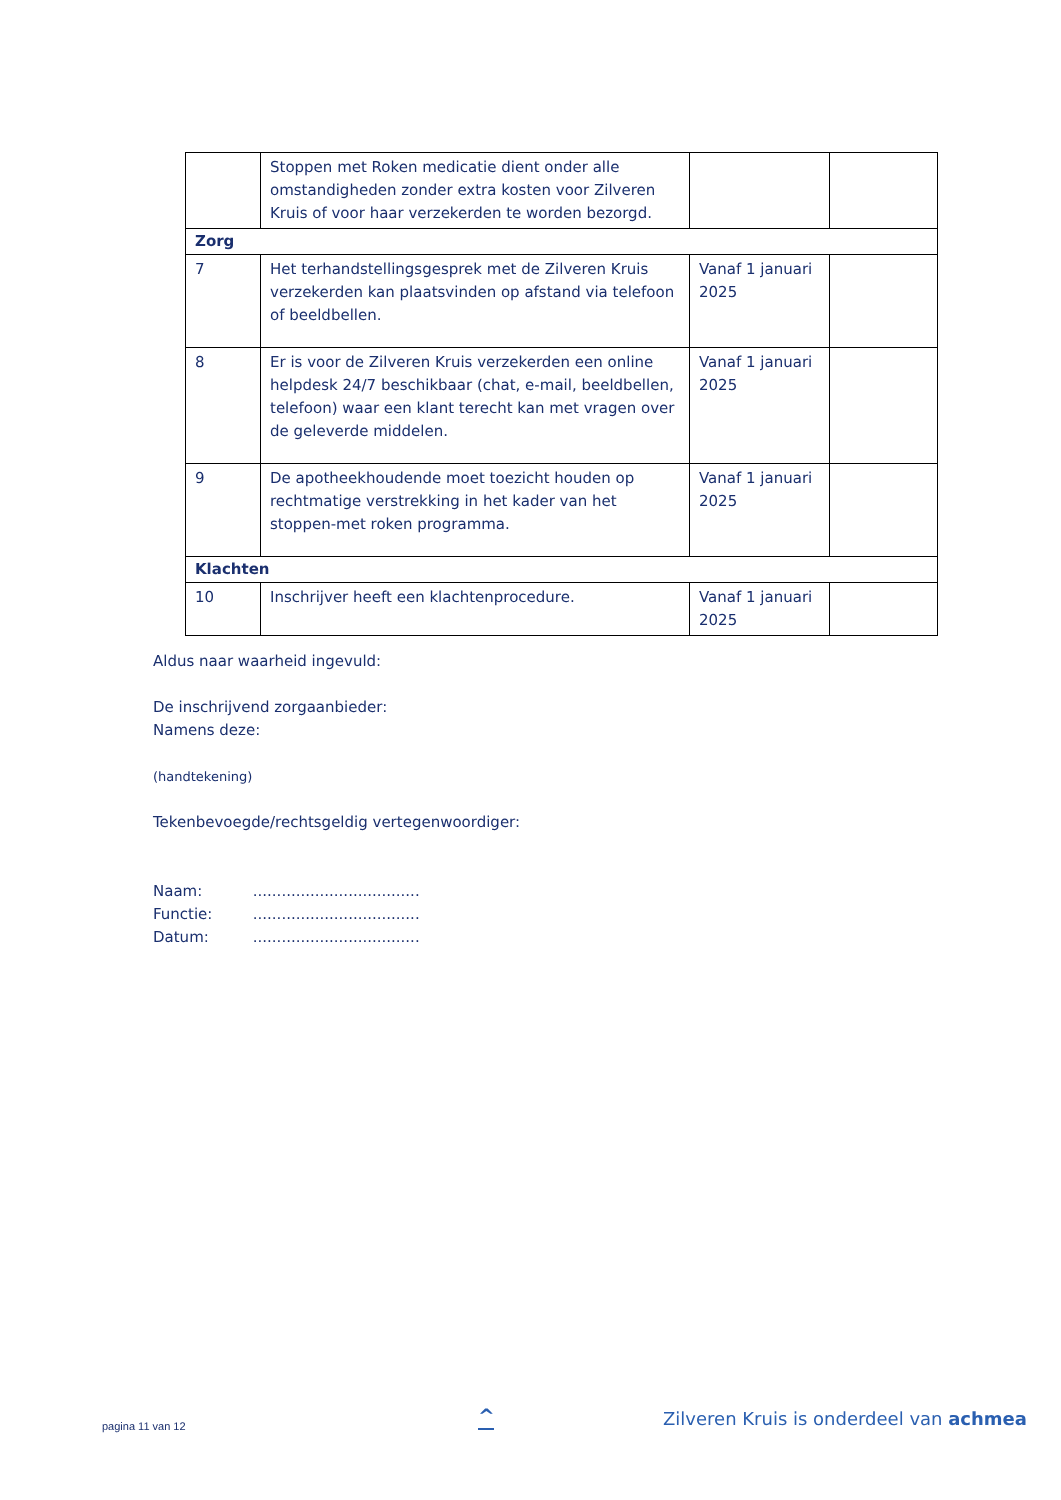| | Stoppen met Roken medicatie dient onder alle omstandigheden zonder extra kosten voor Zilveren Kruis of voor haar verzekerden te worden bezorgd. | | |
| Zorg | | | |
| 7 | Het terhandstellingsgesprek met de Zilveren Kruis verzekerden kan plaatsvinden op afstand via telefoon of beeldbellen. | Vanaf 1 januari 2025 | |
| 8 | Er is voor de Zilveren Kruis verzekerden een online helpdesk 24/7 beschikbaar (chat, e-mail, beeldbellen, telefoon) waar een klant terecht kan met vragen over de geleverde middelen. | Vanaf 1 januari 2025 | |
| 9 | De apotheekhoudende moet toezicht houden op rechtmatige verstrekking in het kader van het stoppen-met roken programma. | Vanaf 1 januari 2025 | |
| Klachten | | | |
| 10 | Inschrijver heeft een klachtenprocedure. | Vanaf 1 januari 2025 | |
Aldus naar waarheid ingevuld:
De inschrijvend zorgaanbieder:
Namens deze:
(handtekening)
Tekenbevoegde/rechtsgeldig vertegenwoordiger:
Naam: ...................................
Functie: ...................................
Datum: ...................................
pagina 11 van 12 ^
Zilveren Kruis is onderdeel van achmea